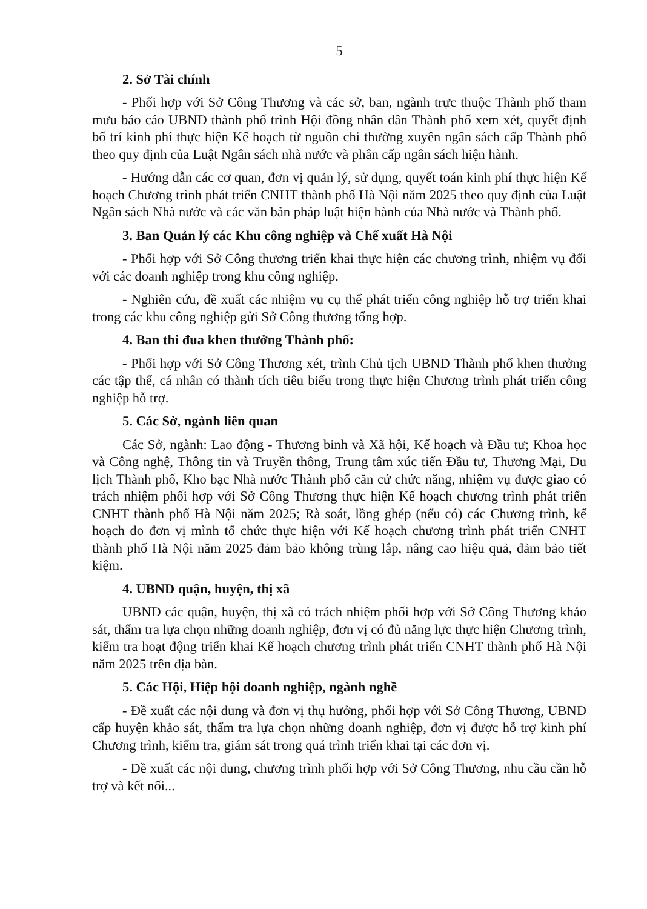5
2. Sở Tài chính
- Phối hợp với Sở Công Thương và các sở, ban, ngành trực thuộc Thành phố tham mưu báo cáo UBND thành phố trình Hội đồng nhân dân Thành phố xem xét, quyết định bố trí kinh phí thực hiện Kế hoạch từ nguồn chi thường xuyên ngân sách cấp Thành phố theo quy định của Luật Ngân sách nhà nước và phân cấp ngân sách hiện hành.
- Hướng dẫn các cơ quan, đơn vị quản lý, sử dụng, quyết toán kinh phí thực hiện Kế hoạch Chương trình phát triển CNHT thành phố Hà Nội năm 2025 theo quy định của Luật Ngân sách Nhà nước và các văn bản pháp luật hiện hành của Nhà nước và Thành phố.
3. Ban Quản lý các Khu công nghiệp và Chế xuất Hà Nội
- Phối hợp với Sở Công thương triển khai thực hiện các chương trình, nhiệm vụ đối với các doanh nghiệp trong khu công nghiệp.
- Nghiên cứu, đề xuất các nhiệm vụ cụ thể phát triển công nghiệp hỗ trợ triển khai trong các khu công nghiệp gửi Sở Công thương tổng hợp.
4. Ban thi đua khen thưởng Thành phố:
- Phối hợp với Sở Công Thương xét, trình Chủ tịch UBND Thành phố khen thưởng các tập thể, cá nhân có thành tích tiêu biểu trong thực hiện Chương trình phát triển công nghiệp hỗ trợ.
5. Các Sở, ngành liên quan
Các Sở, ngành: Lao động - Thương binh và Xã hội, Kế hoạch và Đầu tư; Khoa học và Công nghệ, Thông tin và Truyền thông, Trung tâm xúc tiến Đầu tư, Thương Mại, Du lịch Thành phố, Kho bạc Nhà nước Thành phố căn cứ chức năng, nhiệm vụ được giao có trách nhiệm phối hợp với Sở Công Thương thực hiện Kế hoạch chương trình phát triển CNHT thành phố Hà Nội năm 2025; Rà soát, lồng ghép (nếu có) các Chương trình, kế hoạch do đơn vị mình tổ chức thực hiện với Kế hoạch chương trình phát triển CNHT thành phố Hà Nội năm 2025 đảm bảo không trùng lắp, nâng cao hiệu quả, đảm bảo tiết kiệm.
4. UBND quận, huyện, thị xã
UBND các quận, huyện, thị xã có trách nhiệm phối hợp với Sở Công Thương khảo sát, thẩm tra lựa chọn những doanh nghiệp, đơn vị có đủ năng lực thực hiện Chương trình, kiểm tra hoạt động triển khai Kế hoạch chương trình phát triển CNHT thành phố Hà Nội năm 2025 trên địa bàn.
5. Các Hội, Hiệp hội doanh nghiệp, ngành nghề
- Đề xuất các nội dung và đơn vị thụ hưởng, phối hợp với Sở Công Thương, UBND cấp huyện khảo sát, thẩm tra lựa chọn những doanh nghiệp, đơn vị được hỗ trợ kinh phí Chương trình, kiểm tra, giám sát trong quá trình triển khai tại các đơn vị.
- Đề xuất các nội dung, chương trình phối hợp với Sở Công Thương, nhu cầu cần hỗ trợ và kết nối...